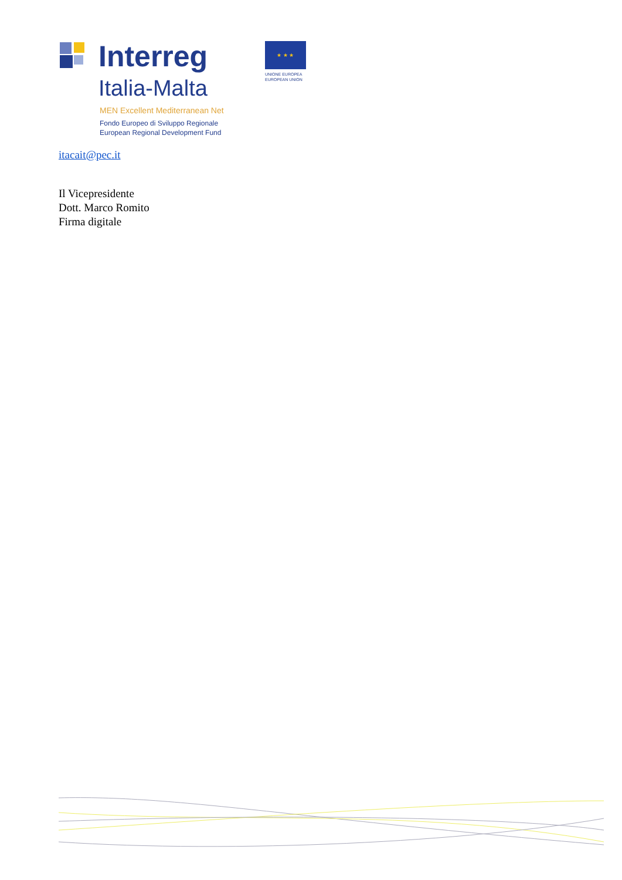Interreg
Italia-Malta
MEN Excellent Mediterranean Net
Fondo Europeo di Sviluppo Regionale
European Regional Development Fund
★ ★ ★
UNIONE EUROPEA
EUROPEAN UNION
itacait@pec.it
Il Vicepresidente
Dott. Marco Romito
Firma digitale